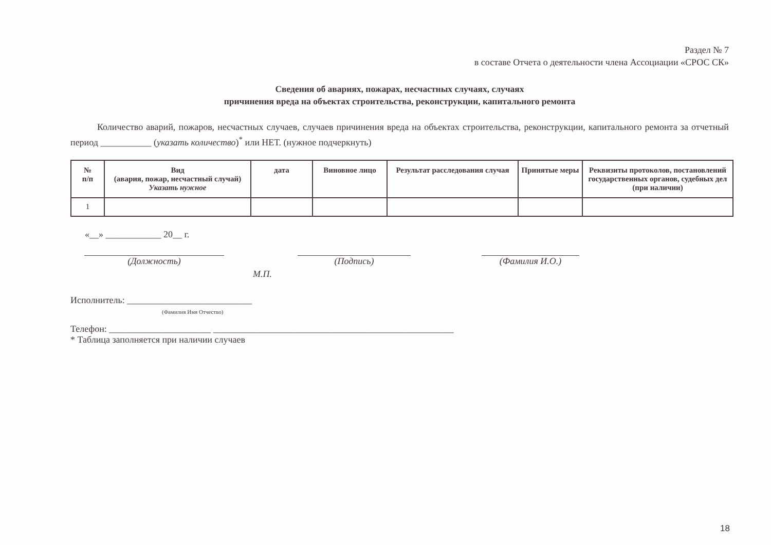Раздел № 7
в составе Отчета о деятельности члена Ассоциации «СРОС СК»
Сведения об авариях, пожарах, несчастных случаях, случаях
причинения вреда на объектах строительства, реконструкции, капитального ремонта
Количество аварий, пожаров, несчастных случаев, случаев причинения вреда на объектах строительства, реконструкции, капитального ремонта за отчетный период ___________ (указать количество)<sup>*</sup> или НЕТ. (нужное подчеркнуть)
| № п/п | Вид (авария, пожар, несчастный случай) Указать нужное | дата | Виновное лицо | Результат расследования случая | Принятые меры | Реквизиты протоколов, постановлений государственных органов, судебных дел (при наличии) |
| --- | --- | --- | --- | --- | --- | --- |
| 1 | | | | | | |
«__» ____________ 20__ г.
(Должность) (Подпись) (Фамилия И.О.)
М.П.
Исполнитель: ___________________________
(Фамилия Имя Отчество)
Телефон: ______________________ ____________________________________________________
* Таблица заполняется при наличии случаев
18